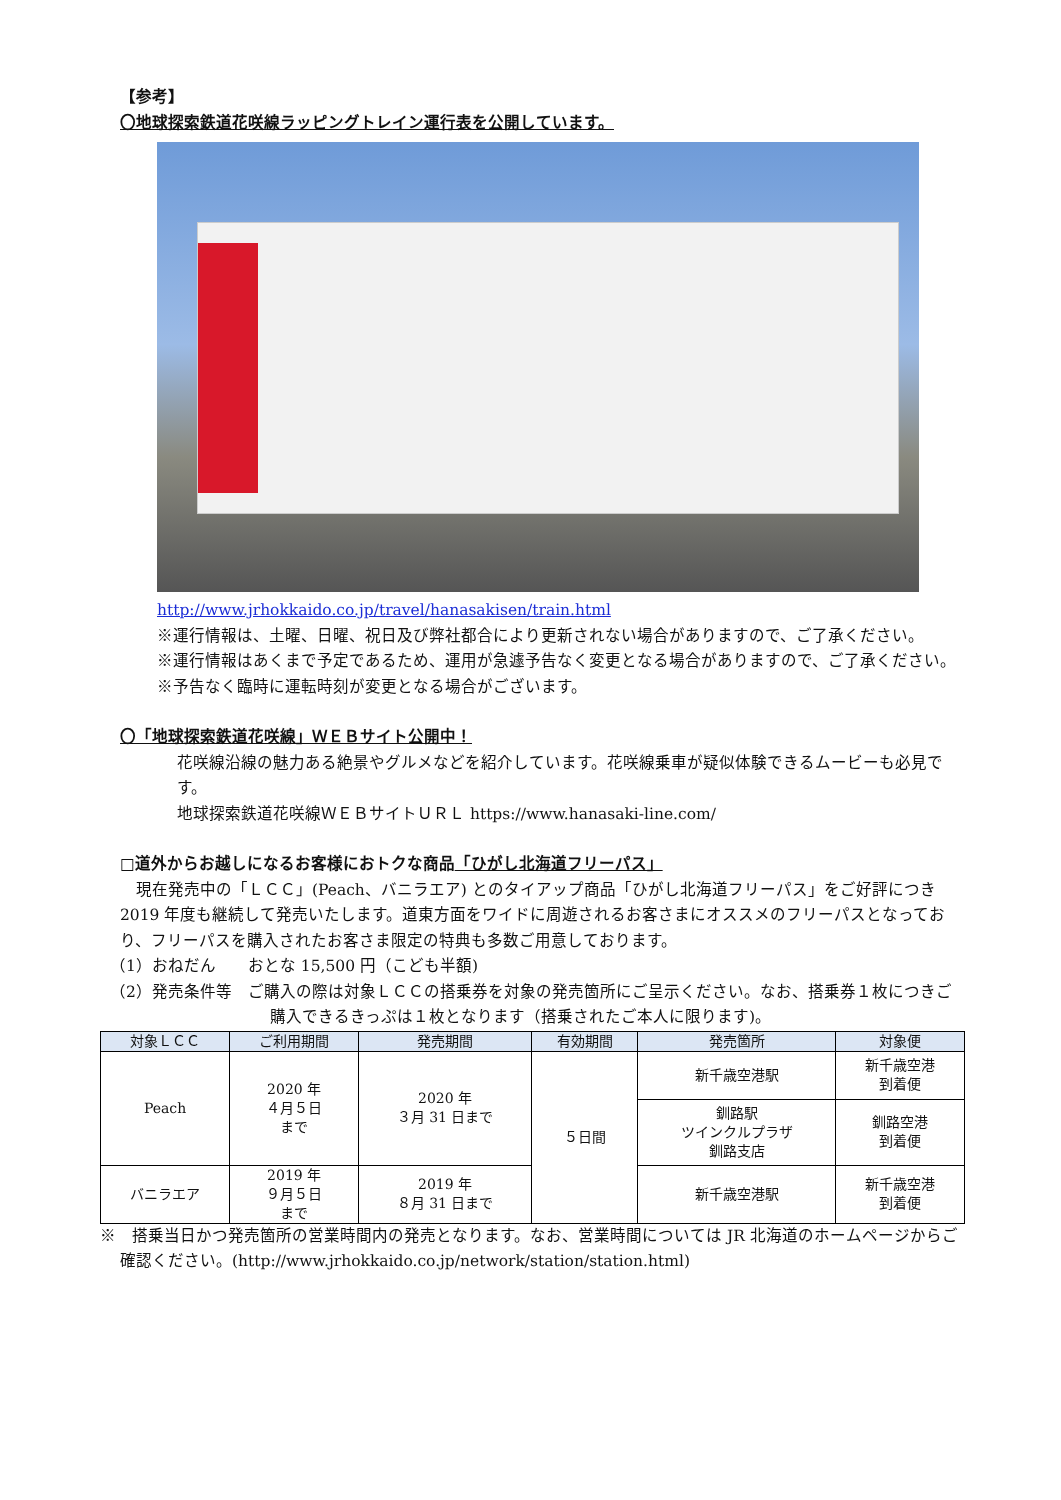【参考】
〇地球探索鉄道花咲線ラッピングトレイン運行表を公開しています。
http://www.jrhokkaido.co.jp/travel/hanasakisen/train.html
※運行情報は、土曜、日曜、祝日及び弊社都合により更新されない場合がありますので、ご了承ください。
※運行情報はあくまで予定であるため、運用が急遽予告なく変更となる場合がありますので、ご了承ください。
※予告なく臨時に運転時刻が変更となる場合がございます。
〇「地球探索鉄道花咲線」ＷＥＢサイト公開中！
花咲線沿線の魅力ある絶景やグルメなどを紹介しています。花咲線乗車が疑似体験できるムービーも必見です。
地球探索鉄道花咲線ＷＥＢサイトＵＲＬ https://www.hanasaki-line.com/
□道外からお越しになるお客様におトクな商品「ひがし北海道フリーパス」
　現在発売中の「ＬＣＣ」(Peach、バニラエア) とのタイアップ商品「ひがし北海道フリーパス」をご好評につき 2019 年度も継続して発売いたします。道東方面をワイドに周遊されるお客さまにオススメのフリーパスとなっており、フリーパスを購入されたお客さま限定の特典も多数ご用意しております。
（1）おねだん　　おとな 15,500 円（こども半額)
（2）発売条件等　ご購入の際は対象ＬＣＣの搭乗券を対象の発売箇所にご呈示ください。なお、搭乗券１枚につきご購入できるきっぷは１枚となります（搭乗されたご本人に限ります)。
| 対象ＬＣＣ | ご利用期間 | 発売期間 | 有効期間 | 発売箇所 | 対象便 |
| --- | --- | --- | --- | --- | --- |
| Peach | 2020 年 ４月５日 まで | 2020 年 ３月 31 日まで | ５日間 | 新千歳空港駅 | 新千歳空港 到着便 |
| | | | | 釧路駅 ツインクルプラザ 釧路支店 | 釧路空港 到着便 |
| バニラエア | 2019 年 ９月５日 まで | 2019 年 ８月 31 日まで | | 新千歳空港駅 | 新千歳空港 到着便 |
※　搭乗当日かつ発売箇所の営業時間内の発売となります。なお、営業時間については JR 北海道のホームページからご確認ください。(http://www.jrhokkaido.co.jp/network/station/station.html)